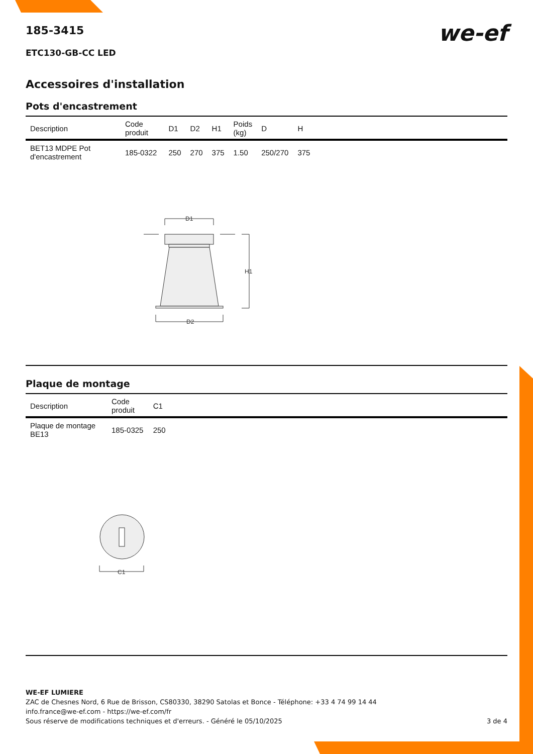we-ef
185-3415
ETC130-GB-CC LED
Accessoires d'installation
Pots d'encastrement
| Description | Code produit | D1 | D2 | H1 | Poids (kg) | D | H | |
| --- | --- | --- | --- | --- | --- | --- | --- | --- |
| BET13 MDPE Pot d'encastrement | 185-0322 | 250 | 270 | 375 | 1.50 | 250/270 | 375 | |
D1
H1
D2
Plaque de montage
| Description | Code produit | C1 | |
| --- | --- | --- | --- |
| Plaque de montage BE13 | 185-0325 | 250 | |
C1
WE-EF LUMIERE
ZAC de Chesnes Nord, 6 Rue de Brisson, CS80330, 38290 Satolas et Bonce - Téléphone: +33 4 74 99 14 44
info.france@we-ef.com - https://we-ef.com/fr
Sous réserve de modifications techniques et d'erreurs. - Généré le 05/10/2025 3 de 4